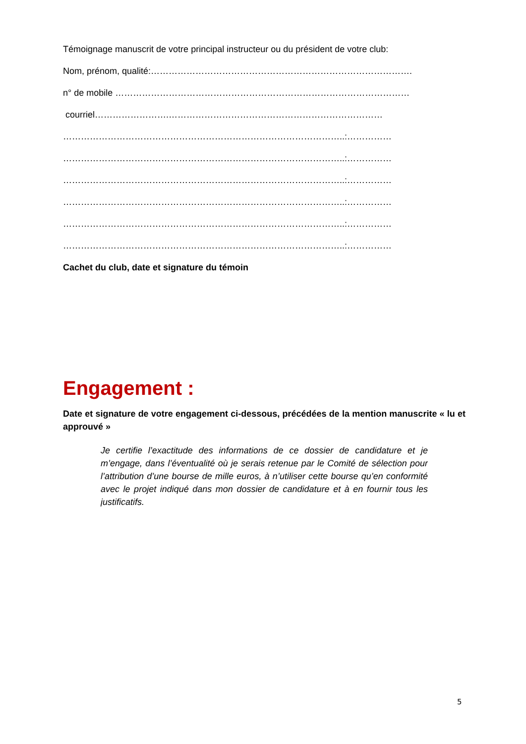Témoignage manuscrit de votre principal instructeur ou du président de votre club:
Nom, prénom, qualité:…………………………………………………………………………….
n° de mobile ………………………………………………………………………………………
courriel…………………….………………………………………………………………
…………………………………………………………………………………..:……………
…………………………………………………………………………………..:……………
…………………………………………………………………………………..:……………
…………………………………………………………………………………..:……………
…………………………………………………………………………………..:……………
…………………………………………………………………………………..:……………
Cachet du club, date et signature du témoin
Engagement :
Date et signature de votre engagement ci-dessous, précédées de la mention manuscrite « lu et approuvé »
Je certifie l’exactitude des informations de ce dossier de candidature et je m’engage, dans l’éventualité où je serais retenue par le Comité de sélection pour l’attribution d’une bourse de mille euros, à n’utiliser cette bourse qu’en conformité avec le projet indiqué dans mon dossier de candidature et à en fournir tous les justificatifs.
5